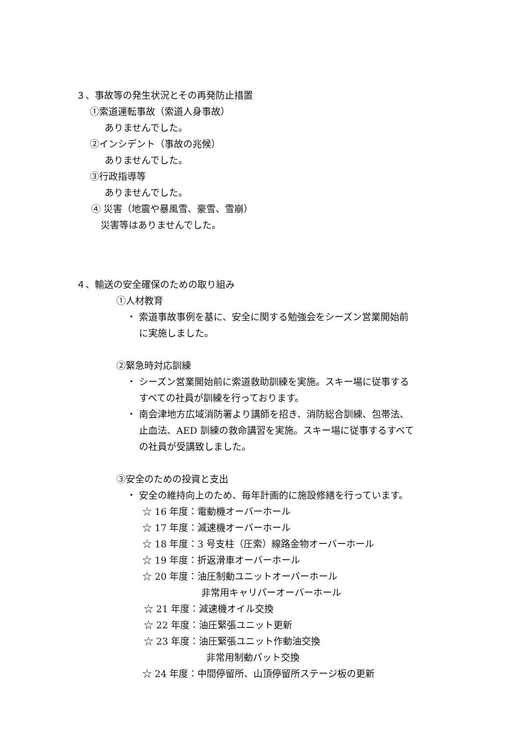３、事故等の発生状況とその再発防止措置
①索道運転事故（索道人身事故）
ありませんでした。
②インシデント（事故の兆候）
ありませんでした。
③行政指導等
ありませんでした。
④ 災害（地震や暴風雪、豪雪、雪崩）
災害等はありませんでした。
４、輸送の安全確保のための取り組み
①人材教育
・ 索道事故事例を基に、安全に関する勉強会をシーズン営業開始前
に実施しました。
②緊急時対応訓練
・ シーズン営業開始前に索道救助訓練を実施。スキー場に従事する
すべての社員が訓練を行っております。
・ 南会津地方広域消防署より講師を招き、消防総合訓練、包帯法、
止血法、AED 訓練の救命講習を実施。スキー場に従事するすべて
の社員が受講致しました。
③安全のための投資と支出
・ 安全の維持向上のため、毎年計画的に施設修繕を行っています。
☆ 16 年度：電動機オーバーホール
☆ 17 年度：減速機オーバーホール
☆ 18 年度：3 号支柱（圧索）線路金物オーバーホール
☆ 19 年度：折返滑車オーバーホール
☆ 20 年度：油圧制動ユニットオーバーホール
非常用キャリパーオーバーホール
☆ 21 年度：減速機オイル交換
☆ 22 年度：油圧緊張ユニット更新
☆ 23 年度：油圧緊張ユニット作動油交換
非常用制動パット交換
☆ 24 年度：中間停留所、山頂停留所ステージ板の更新